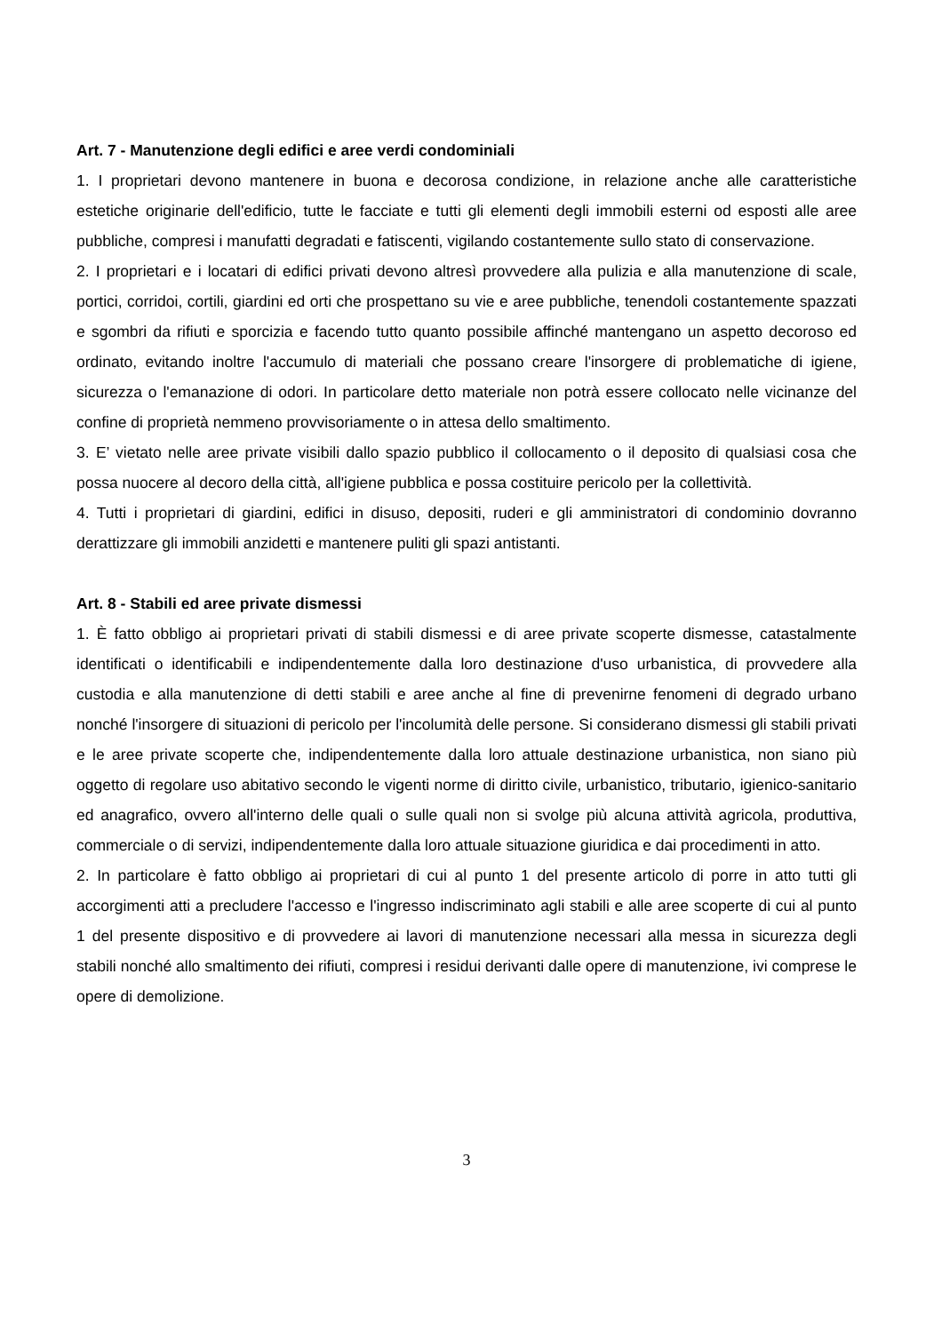Art. 7 - Manutenzione degli edifici e aree verdi condominiali
1. I proprietari devono mantenere in buona e decorosa condizione, in relazione anche alle caratteristiche estetiche originarie dell'edificio, tutte le facciate e tutti gli elementi degli immobili esterni od esposti alle aree pubbliche, compresi i manufatti degradati e fatiscenti, vigilando costantemente sullo stato di conservazione.
2. I proprietari e i locatari di edifici privati devono altresì provvedere alla pulizia e alla manutenzione di scale, portici, corridoi, cortili, giardini ed orti che prospettano su vie e aree pubbliche, tenendoli costantemente spazzati e sgombri da rifiuti e sporcizia e facendo tutto quanto possibile affinché mantengano un aspetto decoroso ed ordinato, evitando inoltre l'accumulo di materiali che possano creare l'insorgere di problematiche di igiene, sicurezza o l'emanazione di odori. In particolare detto materiale non potrà essere collocato nelle vicinanze del confine di proprietà nemmeno provvisoriamente o in attesa dello smaltimento.
3. E’ vietato nelle aree private visibili dallo spazio pubblico il collocamento o il deposito di qualsiasi cosa che possa nuocere al decoro della città, all'igiene pubblica e possa costituire pericolo per la collettività.
4. Tutti i proprietari di giardini, edifici in disuso, depositi, ruderi e gli amministratori di condominio dovranno derattizzare gli immobili anzidetti e mantenere puliti gli spazi antistanti.
Art. 8 - Stabili ed aree private dismessi
1. È fatto obbligo ai proprietari privati di stabili dismessi e di aree private scoperte dismesse, catastalmente identificati o identificabili e indipendentemente dalla loro destinazione d'uso urbanistica, di provvedere alla custodia e alla manutenzione di detti stabili e aree anche al fine di prevenirne fenomeni di degrado urbano nonché l'insorgere di situazioni di pericolo per l'incolumità delle persone. Si considerano dismessi gli stabili privati e le aree private scoperte che, indipendentemente dalla loro attuale destinazione urbanistica, non siano più oggetto di regolare uso abitativo secondo le vigenti norme di diritto civile, urbanistico, tributario, igienico-sanitario ed anagrafico, ovvero all'interno delle quali o sulle quali non si svolge più alcuna attività agricola, produttiva, commerciale o di servizi, indipendentemente dalla loro attuale situazione giuridica e dai procedimenti in atto.
2. In particolare è fatto obbligo ai proprietari di cui al punto 1 del presente articolo di porre in atto tutti gli accorgimenti atti a precludere l'accesso e l'ingresso indiscriminato agli stabili e alle aree scoperte di cui al punto 1 del presente dispositivo e di provvedere ai lavori di manutenzione necessari alla messa in sicurezza degli stabili nonché allo smaltimento dei rifiuti, compresi i residui derivanti dalle opere di manutenzione, ivi comprese le opere di demolizione.
3